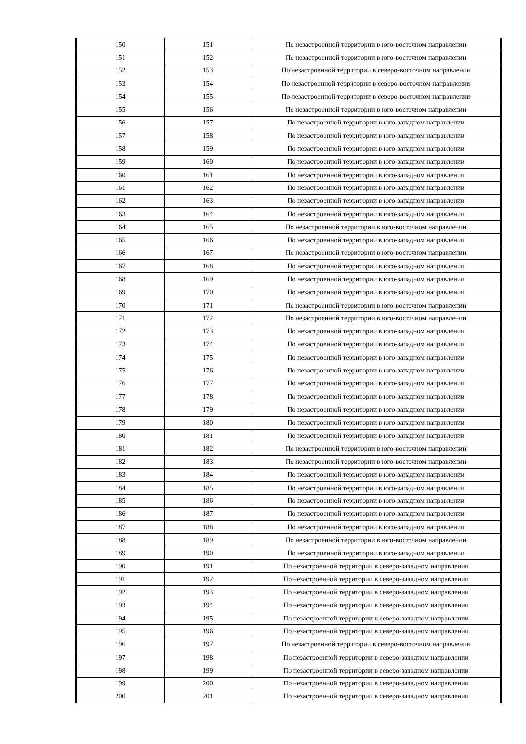| 150 | 151 | По незастроенной территории в юго-восточном направлении |
| 151 | 152 | По незастроенной территории в юго-восточном направлении |
| 152 | 153 | По незастроенной территории в северо-восточном направлении |
| 153 | 154 | По незастроенной территории в северо-восточном направлении |
| 154 | 155 | По незастроенной территории в северо-восточном направлении |
| 155 | 156 | По незастроенной территории в юго-восточном направлении |
| 156 | 157 | По незастроенной территории в юго-западном направлении |
| 157 | 158 | По незастроенной территории в юго-западном направлении |
| 158 | 159 | По незастроенной территории в юго-западном направлении |
| 159 | 160 | По незастроенной территории в юго-западном направлении |
| 160 | 161 | По незастроенной территории в юго-западном направлении |
| 161 | 162 | По незастроенной территории в юго-западном направлении |
| 162 | 163 | По незастроенной территории в юго-западном направлении |
| 163 | 164 | По незастроенной территории в юго-западном направлении |
| 164 | 165 | По незастроенной территории в юго-восточном направлении |
| 165 | 166 | По незастроенной территории в юго-западном направлении |
| 166 | 167 | По незастроенной территории в юго-восточном направлении |
| 167 | 168 | По незастроенной территории в юго-западном направлении |
| 168 | 169 | По незастроенной территории в юго-западном направлении |
| 169 | 170 | По незастроенной территории в юго-западном направлении |
| 170 | 171 | По незастроенной территории в юго-восточном направлении |
| 171 | 172 | По незастроенной территории в юго-восточном направлении |
| 172 | 173 | По незастроенной территории в юго-западном направлении |
| 173 | 174 | По незастроенной территории в юго-западном направлении |
| 174 | 175 | По незастроенной территории в юго-западном направлении |
| 175 | 176 | По незастроенной территории в юго-западном направлении |
| 176 | 177 | По незастроенной территории в юго-западном направлении |
| 177 | 178 | По незастроенной территории в юго-западном направлении |
| 178 | 179 | По незастроенной территории в юго-западном направлении |
| 179 | 180 | По незастроенной территории в юго-западном направлении |
| 180 | 181 | По незастроенной территории в юго-западном направлении |
| 181 | 182 | По незастроенной территории в юго-восточном направлении |
| 182 | 183 | По незастроенной территории в юго-восточном направлении |
| 183 | 184 | По незастроенной территории в юго-западном направлении |
| 184 | 185 | По незастроенной территории в юго-западном направлении |
| 185 | 186 | По незастроенной территории в юго-западном направлении |
| 186 | 187 | По незастроенной территории в юго-западном направлении |
| 187 | 188 | По незастроенной территории в юго-западном направлении |
| 188 | 189 | По незастроенной территории в юго-восточном направлении |
| 189 | 190 | По незастроенной территории в юго-западном направлении |
| 190 | 191 | По незастроенной территории в северо-западном направлении |
| 191 | 192 | По незастроенной территории в северо-западном направлении |
| 192 | 193 | По незастроенной территории в северо-западном направлении |
| 193 | 194 | По незастроенной территории в северо-западном направлении |
| 194 | 195 | По незастроенной территории в северо-западном направлении |
| 195 | 196 | По незастроенной территории в северо-западном направлении |
| 196 | 197 | По незастроенной территории в северо-восточном направлении |
| 197 | 198 | По незастроенной территории в северо-западном направлении |
| 198 | 199 | По незастроенной территории в северо-западном направлении |
| 199 | 200 | По незастроенной территории в северо-западном направлении |
| 200 | 201 | По незастроенной территории в северо-западном направлении |